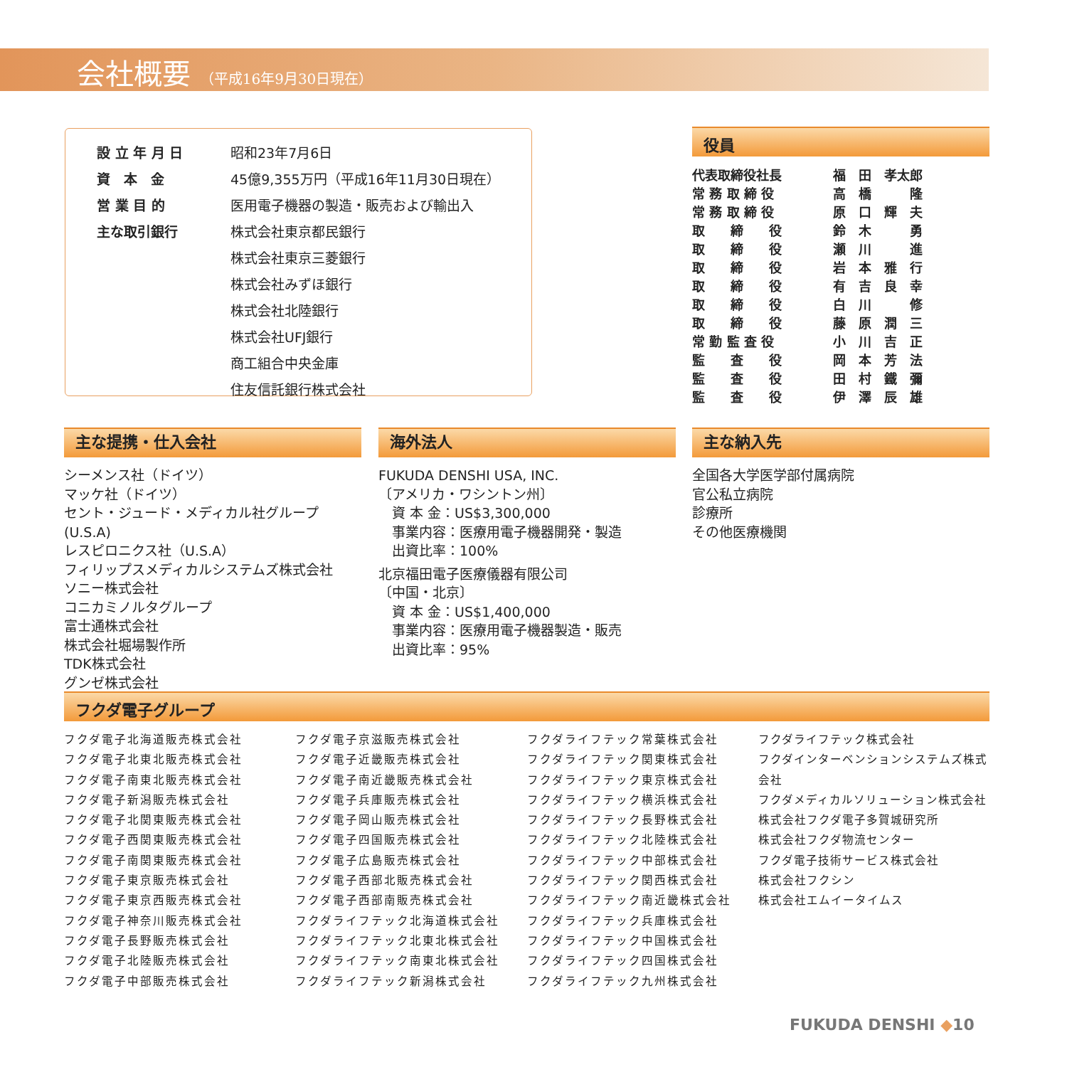会社概要 （平成16年9月30日現在）
| 設 立 年 月 日 | 昭和23年7月6日 |
| 資 本 金 | 45億9,355万円（平成16年11月30日現在） |
| 営 業 目 的 | 医用電子機器の製造・販売および輸出入 |
| 主な取引銀行 | 株式会社東京都民銀行 |
| | 株式会社東京三菱銀行 |
| | 株式会社みずほ銀行 |
| | 株式会社北陸銀行 |
| | 株式会社UFJ銀行 |
| | 商工組合中央金庫 |
| | 住友信託銀行株式会社 |
役員
| 代表取締役社長 | 福 田 孝太郎 |
| 常 務 取 締 役 | 高 橋 隆 |
| 常 務 取 締 役 | 原 口 輝 夫 |
| 取 締 役 | 鈴 木 勇 |
| 取 締 役 | 瀬 川 進 |
| 取 締 役 | 岩 本 雅 行 |
| 取 締 役 | 有 吉 良 幸 |
| 取 締 役 | 白 川 修 |
| 取 締 役 | 藤 原 潤 三 |
| 常 勤 監 査 役 | 小 川 吉 正 |
| 監 査 役 | 岡 本 芳 法 |
| 監 査 役 | 田 村 鐵 彌 |
| 監 査 役 | 伊 澤 辰 雄 |
主な提携・仕入会社
シーメンス社（ドイツ）
マッケ社（ドイツ）
セント・ジュード・メディカル社グループ(U.S.A)
レスピロニクス社（U.S.A）
フィリップスメディカルシステムズ株式会社
ソニー株式会社
コニカミノルタグループ
富士通株式会社
株式会社堀場製作所
TDK株式会社
グンゼ株式会社
海外法人
FUKUDA DENSHI USA, INC.
〔アメリカ・ワシントン州〕
　資 本 金：US$3,300,000
　事業内容：医療用電子機器開発・製造
　出資比率：100%
北京福田電子医療儀器有限公司
〔中国・北京〕
　資 本 金：US$1,400,000
　事業内容：医療用電子機器製造・販売
　出資比率：95%
主な納入先
全国各大学医学部付属病院
官公私立病院
診療所
その他医療機関
フクダ電子グループ
フクダ電子北海道販売株式会社
フクダ電子北東北販売株式会社
フクダ電子南東北販売株式会社
フクダ電子新潟販売株式会社
フクダ電子北関東販売株式会社
フクダ電子西関東販売株式会社
フクダ電子南関東販売株式会社
フクダ電子東京販売株式会社
フクダ電子東京西販売株式会社
フクダ電子神奈川販売株式会社
フクダ電子長野販売株式会社
フクダ電子北陸販売株式会社
フクダ電子中部販売株式会社
フクダ電子京滋販売株式会社
フクダ電子近畿販売株式会社
フクダ電子南近畿販売株式会社
フクダ電子兵庫販売株式会社
フクダ電子岡山販売株式会社
フクダ電子四国販売株式会社
フクダ電子広島販売株式会社
フクダ電子西部北販売株式会社
フクダ電子西部南販売株式会社
フクダライフテック北海道株式会社
フクダライフテック北東北株式会社
フクダライフテック南東北株式会社
フクダライフテック新潟株式会社
フクダライフテック常葉株式会社
フクダライフテック関東株式会社
フクダライフテック東京株式会社
フクダライフテック横浜株式会社
フクダライフテック長野株式会社
フクダライフテック北陸株式会社
フクダライフテック中部株式会社
フクダライフテック関西株式会社
フクダライフテック南近畿株式会社
フクダライフテック兵庫株式会社
フクダライフテック中国株式会社
フクダライフテック四国株式会社
フクダライフテック九州株式会社
フクダライフテック株式会社
フクダインターベンションシステムズ株式会社
フクダメディカルソリューション株式会社
株式会社フクダ電子多賀城研究所
株式会社フクダ物流センター
フクダ電子技術サービス株式会社
株式会社フクシン
株式会社エムイータイムス
FUKUDA DENSHI ◆10